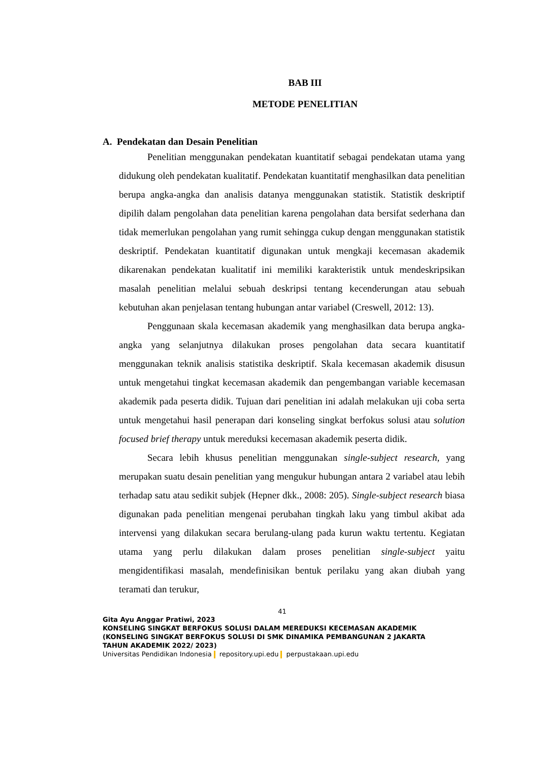BAB III
METODE PENELITIAN
A. Pendekatan dan Desain Penelitian
Penelitian menggunakan pendekatan kuantitatif sebagai pendekatan utama yang didukung oleh pendekatan kualitatif. Pendekatan kuantitatif menghasilkan data penelitian berupa angka-angka dan analisis datanya menggunakan statistik. Statistik deskriptif dipilih dalam pengolahan data penelitian karena pengolahan data bersifat sederhana dan tidak memerlukan pengolahan yang rumit sehingga cukup dengan menggunakan statistik deskriptif. Pendekatan kuantitatif digunakan untuk mengkaji kecemasan akademik dikarenakan pendekatan kualitatif ini memiliki karakteristik untuk mendeskripsikan masalah penelitian melalui sebuah deskripsi tentang kecenderungan atau sebuah kebutuhan akan penjelasan tentang hubungan antar variabel (Creswell, 2012: 13).
Penggunaan skala kecemasan akademik yang menghasilkan data berupa angka-angka yang selanjutnya dilakukan proses pengolahan data secara kuantitatif menggunakan teknik analisis statistika deskriptif. Skala kecemasan akademik disusun untuk mengetahui tingkat kecemasan akademik dan pengembangan variable kecemasan akademik pada peserta didik. Tujuan dari penelitian ini adalah melakukan uji coba serta untuk mengetahui hasil penerapan dari konseling singkat berfokus solusi atau solution focused brief therapy untuk mereduksi kecemasan akademik peserta didik.
Secara lebih khusus penelitian menggunakan single-subject research, yang merupakan suatu desain penelitian yang mengukur hubungan antara 2 variabel atau lebih terhadap satu atau sedikit subjek (Hepner dkk., 2008: 205). Single-subject research biasa digunakan pada penelitian mengenai perubahan tingkah laku yang timbul akibat ada intervensi yang dilakukan secara berulang-ulang pada kurun waktu tertentu. Kegiatan utama yang perlu dilakukan dalam proses penelitian single-subject yaitu mengidentifikasi masalah, mendefinisikan bentuk perilaku yang akan diubah yang teramati dan terukur,
41
Gita Ayu Anggar Pratiwi, 2023
KONSELING SINGKAT BERFOKUS SOLUSI DALAM MEREDUKSI KECEMASAN AKADEMIK
(KONSELING SINGKAT BERFOKUS SOLUSI DI SMK DINAMIKA PEMBANGUNAN 2 JAKARTA
TAHUN AKADEMIK 2022/ 2023)
Universitas Pendidikan Indonesia repository.upi.edu perpustakaan.upi.edu